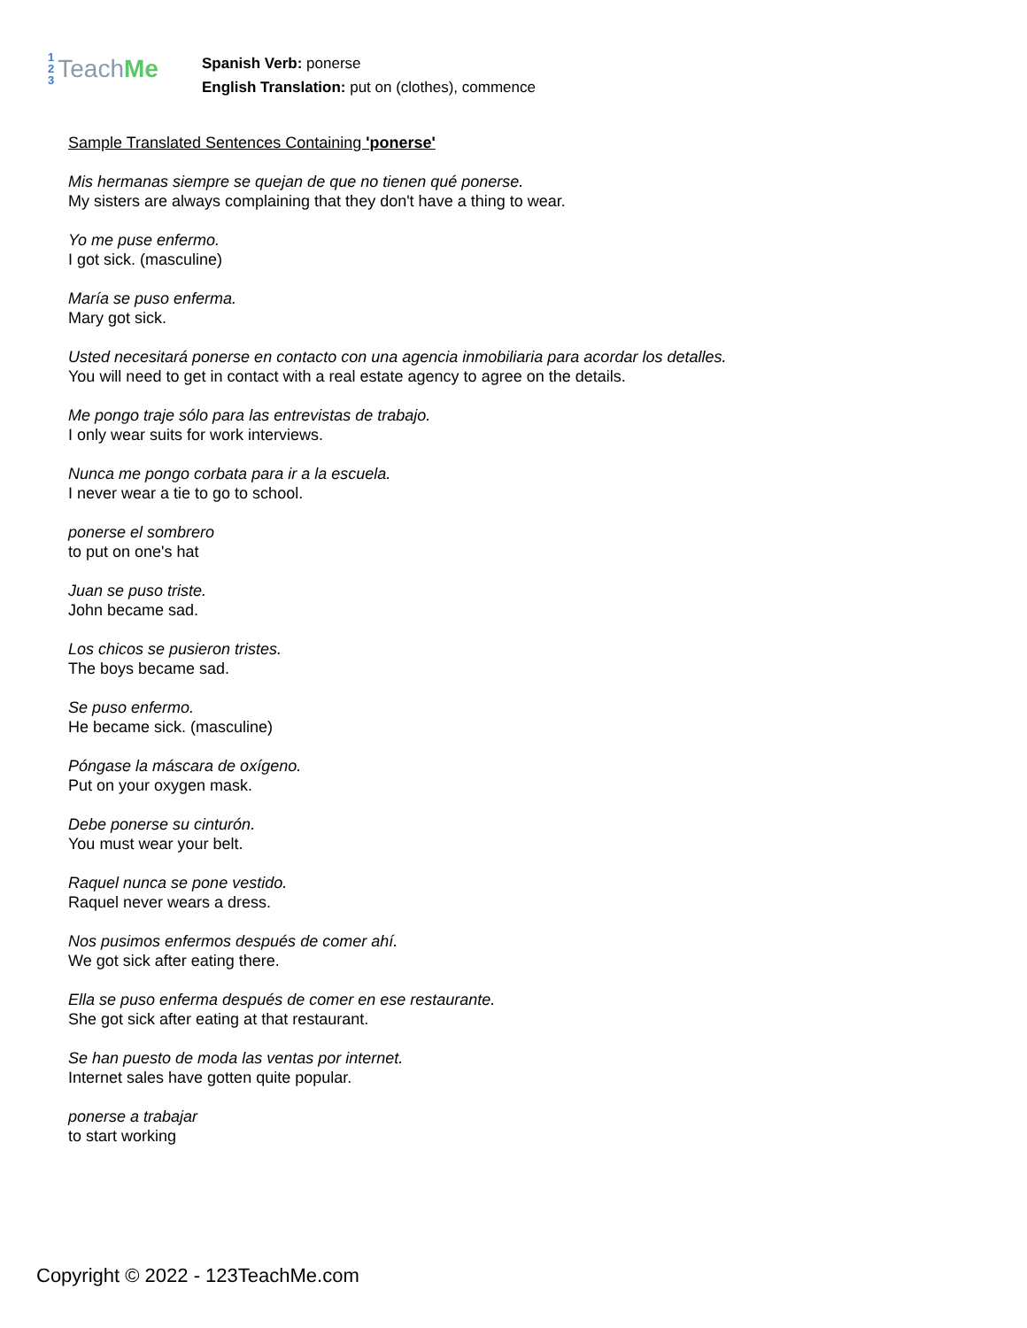1
2
3
Teach Me
Spanish Verb: ponerse
English Translation: put on (clothes), commence
Sample Translated Sentences Containing 'ponerse'
Mis hermanas siempre se quejan de que no tienen qué ponerse.
My sisters are always complaining that they don't have a thing to wear.
Yo me puse enfermo.
I got sick. (masculine)
María se puso enferma.
Mary got sick.
Usted necesitará ponerse en contacto con una agencia inmobiliaria para acordar los detalles.
You will need to get in contact with a real estate agency to agree on the details.
Me pongo traje sólo para las entrevistas de trabajo.
I only wear suits for work interviews.
Nunca me pongo corbata para ir a la escuela.
I never wear a tie to go to school.
ponerse el sombrero
to put on one's hat
Juan se puso triste.
John became sad.
Los chicos se pusieron tristes.
The boys became sad.
Se puso enfermo.
He became sick. (masculine)
Póngase la máscara de oxígeno.
Put on your oxygen mask.
Debe ponerse su cinturón.
You must wear your belt.
Raquel nunca se pone vestido.
Raquel never wears a dress.
Nos pusimos enfermos después de comer ahí.
We got sick after eating there.
Ella se puso enferma después de comer en ese restaurante.
She got sick after eating at that restaurant.
Se han puesto de moda las ventas por internet.
Internet sales have gotten quite popular.
ponerse a trabajar
to start working
Copyright © 2022 - 123TeachMe.com